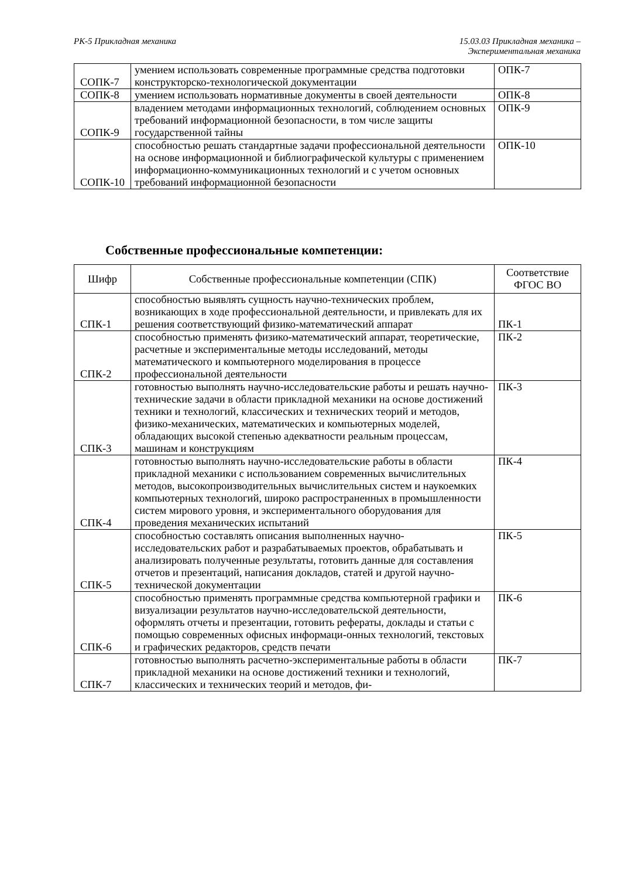РК-5 Прикладная механика 15.03.03 Прикладная механика –
Экспериментальная механика
| СОПК-7 | умением использовать современные программные средства подготовки конструкторско-технологической документации | ОПК-7 |
| СОПК-8 | умением использовать нормативные документы в своей деятельности | ОПК-8 |
| СОПК-9 | владением методами информационных технологий, соблюдением основных требований информационной безопасности, в том числе защиты государственной тайны | ОПК-9 |
| СОПК-10 | способностью решать стандартные задачи профессиональной деятельности на основе информационной и библиографической культуры с применением информационно-коммуникационных технологий и с учетом основных требований информационной безопасности | ОПК-10 |
Собственные профессиональные компетенции:
| Шифр | Собственные профессиональные компетенции (СПК) | Соответствие ФГОС ВО |
| --- | --- | --- |
| СПК-1 | способностью выявлять сущность научно-технических проблем, возникающих в ходе профессиональной деятельности, и привлекать для их решения соответствующий физико-математический аппарат | ПК-1 |
| СПК-2 | способностью применять физико-математический аппарат, теоретические, расчетные и экспериментальные методы исследований, методы математического и компьютерного моделирования в процессе профессиональной деятельности | ПК-2 |
| СПК-3 | готовностью выполнять научно-исследовательские работы и решать научно-технические задачи в области прикладной механики на основе достижений техники и технологий, классических и технических теорий и методов, физико-механических, математических и компьютерных моделей, обладающих высокой степенью адекватности реальным процессам, машинам и конструкциям | ПК-3 |
| СПК-4 | готовностью выполнять научно-исследовательские работы в области прикладной механики с использованием современных вычислительных методов, высокопроизводительных вычислительных систем и наукоемких компьютерных технологий, широко распространенных в промышленности систем мирового уровня, и экспериментального оборудования для проведения механических испытаний | ПК-4 |
| СПК-5 | способностью составлять описания выполненных научно-исследовательских работ и разрабатываемых проектов, обрабатывать и анализировать полученные результаты, готовить данные для составления отчетов и презентаций, написания докладов, статей и другой научно-технической документации | ПК-5 |
| СПК-6 | способностью применять программные средства компьютерной графики и визуализации результатов научно-исследовательской деятельности, оформлять отчеты и презентации, готовить рефераты, доклады и статьи с помощью современных офисных информаци-онных технологий, текстовых и графических редакторов, средств печати | ПК-6 |
| СПК-7 | готовностью выполнять расчетно-экспериментальные работы в области прикладной механики на основе достижений техники и технологий, классических и технических теорий и методов, фи- | ПК-7 |